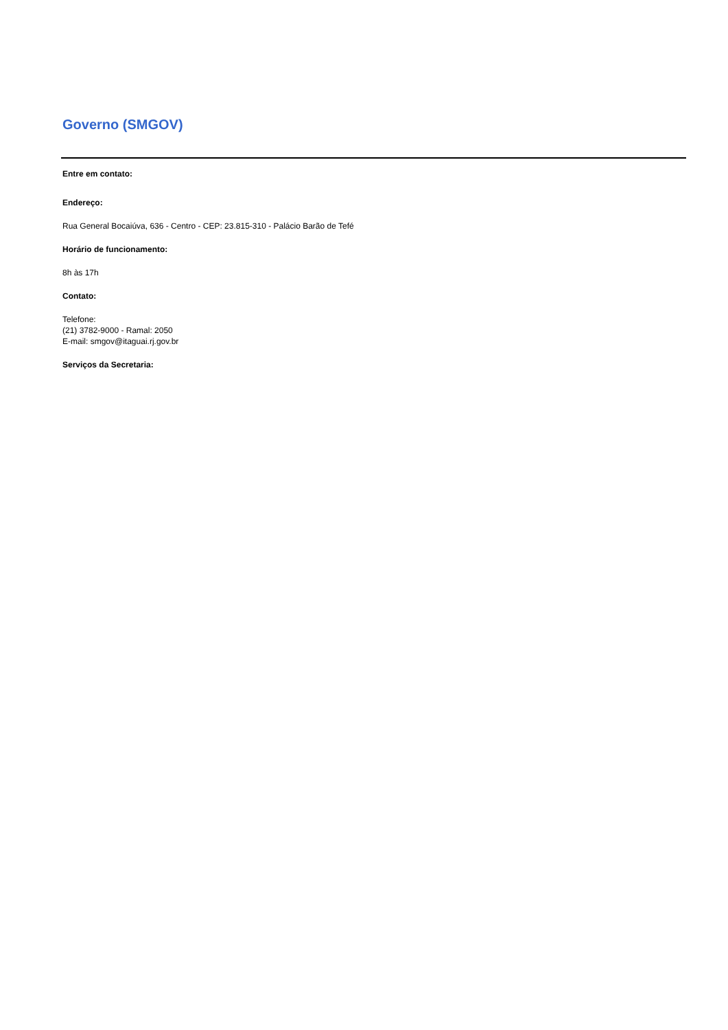Governo (SMGOV)
Entre em contato:
Endereço:
Rua General Bocaiúva, 636 - Centro - CEP: 23.815-310 - Palácio Barão de Tefé
Horário de funcionamento:
8h às 17h
Contato:
Telefone:
(21) 3782-9000 - Ramal: 2050
E-mail: smgov@itaguai.rj.gov.br
Serviços da Secretaria: